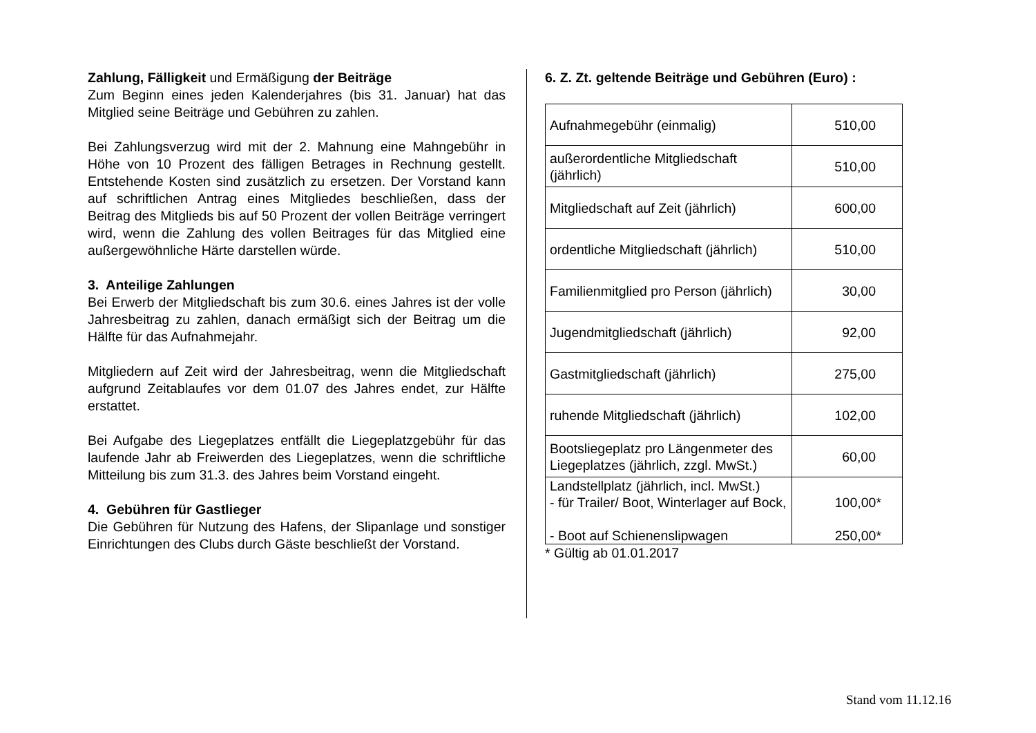Zahlung, Fälligkeit und Ermäßigung der Beiträge
Zum Beginn eines jeden Kalenderjahres (bis 31. Januar) hat das Mitglied seine Beiträge und Gebühren zu zahlen.
Bei Zahlungsverzug wird mit der 2. Mahnung eine Mahngebühr in Höhe von 10 Prozent des fälligen Betrages in Rechnung gestellt. Entstehende Kosten sind zusätzlich zu ersetzen. Der Vorstand kann auf schriftlichen Antrag eines Mitgliedes beschließen, dass der Beitrag des Mitglieds bis auf 50 Prozent der vollen Beiträge verringert wird, wenn die Zahlung des vollen Beitrages für das Mitglied eine außergewöhnliche Härte darstellen würde.
3. Anteilige Zahlungen
Bei Erwerb der Mitgliedschaft bis zum 30.6. eines Jahres ist der volle Jahresbeitrag zu zahlen, danach ermäßigt sich der Beitrag um die Hälfte für das Aufnahmejahr.
Mitgliedern auf Zeit wird der Jahresbeitrag, wenn die Mitgliedschaft aufgrund Zeitablaufes vor dem 01.07 des Jahres endet, zur Hälfte erstattet.
Bei Aufgabe des Liegeplatzes entfällt die Liegeplatzgebühr für das laufende Jahr ab Freiwerden des Liegeplatzes, wenn die schriftliche Mitteilung bis zum 31.3. des Jahres beim Vorstand eingeht.
4. Gebühren für Gastlieger
Die Gebühren für Nutzung des Hafens, der Slipanlage und sonstiger Einrichtungen des Clubs durch Gäste beschließt der Vorstand.
6. Z. Zt. geltende Beiträge und Gebühren (Euro) :
| Aufnahmegebühr (einmalig) | 510,00 |
| außerordentliche Mitgliedschaft (jährlich) | 510,00 |
| Mitgliedschaft auf Zeit (jährlich) | 600,00 |
| ordentliche Mitgliedschaft (jährlich) | 510,00 |
| Familienmitglied pro Person (jährlich) | 30,00 |
| Jugendmitgliedschaft (jährlich) | 92,00 |
| Gastmitgliedschaft (jährlich) | 275,00 |
| ruhende Mitgliedschaft (jährlich) | 102,00 |
| Bootsliegeplatz pro Längenmeter des Liegeplatzes (jährlich, zzgl. MwSt.) | 60,00 |
| Landstellplatz (jährlich, incl. MwSt.) - für Trailer/ Boot, Winterlager auf Bock, - Boot auf Schienenslipwagen | 100,00* 250,00* |
* Gültig ab 01.01.2017
Stand vom 11.12.16